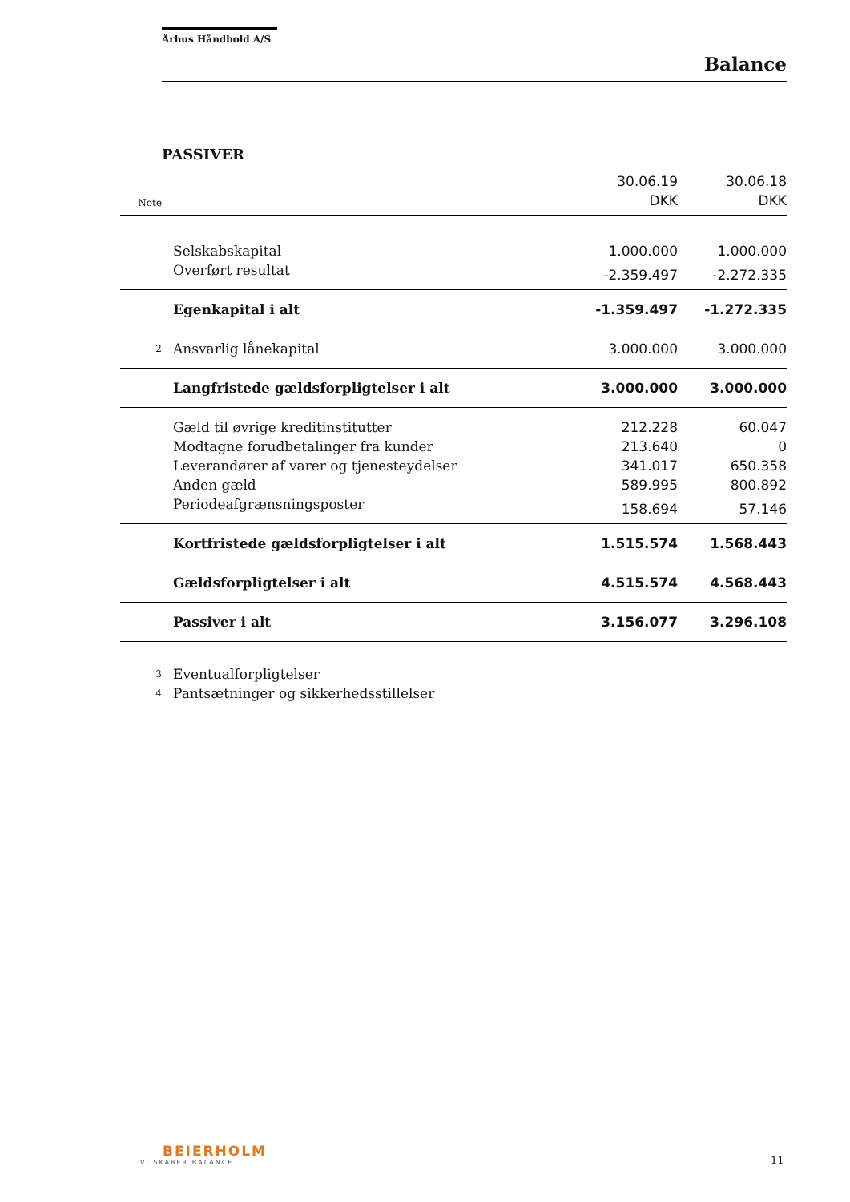Århus Håndbold A/S
Balance
PASSIVER
| | | 30.06.19 | 30.06.18 |
| --- | --- | --- | --- |
| Note | | DKK | DKK |
| | Selskabskapital | 1.000.000 | 1.000.000 |
| | Overført resultat | -2.359.497 | -2.272.335 |
| | Egenkapital i alt | -1.359.497 | -1.272.335 |
| 2 | Ansvarlig lånekapital | 3.000.000 | 3.000.000 |
| | Langfristede gældsforpligtelser i alt | 3.000.000 | 3.000.000 |
| | Gæld til øvrige kreditinstitutter | 212.228 | 60.047 |
| | Modtagne forudbetalinger fra kunder | 213.640 | 0 |
| | Leverandører af varer og tjenesteydelser | 341.017 | 650.358 |
| | Anden gæld | 589.995 | 800.892 |
| | Periodeafgrænsningsposter | 158.694 | 57.146 |
| | Kortfristede gældsforpligtelser i alt | 1.515.574 | 1.568.443 |
| | Gældsforpligtelser i alt | 4.515.574 | 4.568.443 |
| | Passiver i alt | 3.156.077 | 3.296.108 |
| 3 | Eventualforpligtelser | | |
| 4 | Pantsætninger og sikkerhedsstillelser | | |
BEIERHOLM
VI SKABER BALANCE
11